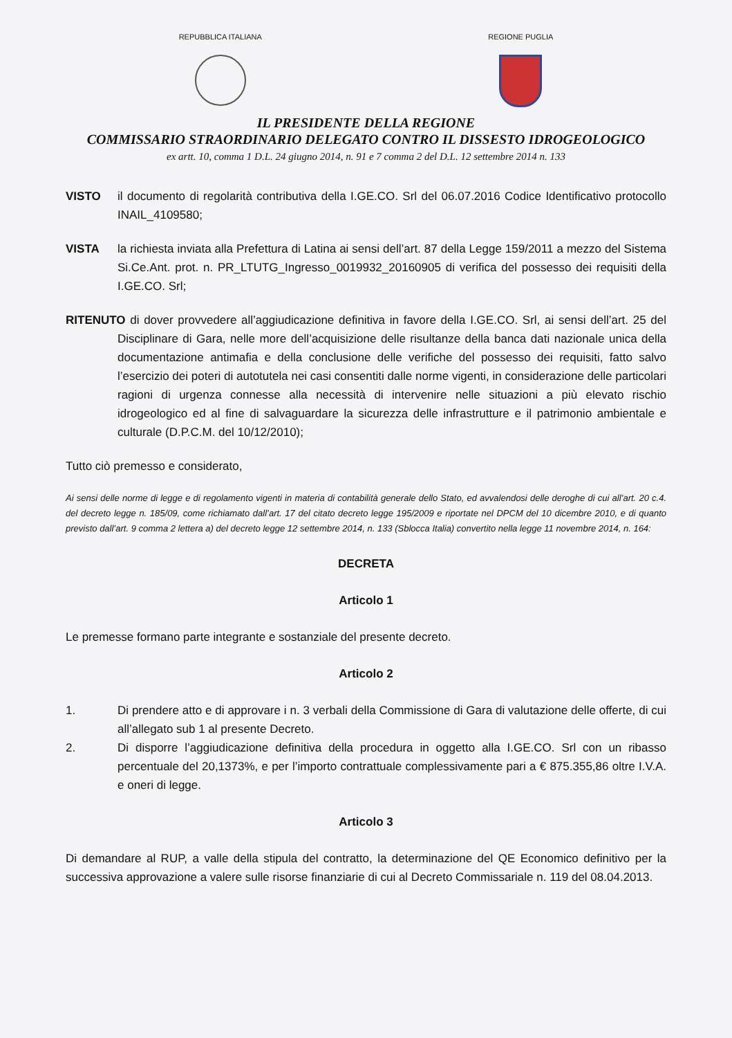REPUBBLICA ITALIANA REGIONE PUGLIA
IL PRESIDENTE DELLA REGIONE
COMMISSARIO STRAORDINARIO DELEGATO CONTRO IL DISSESTO IDROGEOLOGICO
ex artt. 10, comma 1 D.L. 24 giugno 2014, n. 91 e 7 comma 2 del D.L. 12 settembre 2014 n. 133
VISTO il documento di regolarità contributiva della I.GE.CO. Srl del 06.07.2016 Codice Identificativo protocollo INAIL_4109580;
VISTA la richiesta inviata alla Prefettura di Latina ai sensi dell’art. 87 della Legge 159/2011 a mezzo del Sistema Si.Ce.Ant. prot. n. PR_LTUTG_Ingresso_0019932_20160905 di verifica del possesso dei requisiti della I.GE.CO. Srl;
RITENUTO di dover provvedere all’aggiudicazione definitiva in favore della I.GE.CO. Srl, ai sensi dell’art. 25 del Disciplinare di Gara, nelle more dell’acquisizione delle risultanze della banca dati nazionale unica della documentazione antimafia e della conclusione delle verifiche del possesso dei requisiti, fatto salvo l’esercizio dei poteri di autotutela nei casi consentiti dalle norme vigenti, in considerazione delle particolari ragioni di urgenza connesse alla necessità di intervenire nelle situazioni a più elevato rischio idrogeologico ed al fine di salvaguardare la sicurezza delle infrastrutture e il patrimonio ambientale e culturale (D.P.C.M. del 10/12/2010);
Tutto ciò premesso e considerato,
Ai sensi delle norme di legge e di regolamento vigenti in materia di contabilità generale dello Stato, ed avvalendosi delle deroghe di cui all’art. 20 c.4. del decreto legge n. 185/09, come richiamato dall’art. 17 del citato decreto legge 195/2009 e riportate nel DPCM del 10 dicembre 2010, e di quanto previsto dall’art. 9 comma 2 lettera a) del decreto legge 12 settembre 2014, n. 133 (Sblocca Italia) convertito nella legge 11 novembre 2014, n. 164:
DECRETA
Articolo 1
Le premesse formano parte integrante e sostanziale del presente decreto.
Articolo 2
1. Di prendere atto e di approvare i n. 3 verbali della Commissione di Gara di valutazione delle offerte, di cui all’allegato sub 1 al presente Decreto.
2. Di disporre l’aggiudicazione definitiva della procedura in oggetto alla I.GE.CO. Srl con un ribasso percentuale del 20,1373%, e per l’importo contrattuale complessivamente pari a € 875.355,86 oltre I.V.A. e oneri di legge.
Articolo 3
Di demandare al RUP, a valle della stipula del contratto, la determinazione del QE Economico definitivo per la successiva approvazione a valere sulle risorse finanziarie di cui al Decreto Commissariale n. 119 del 08.04.2013.